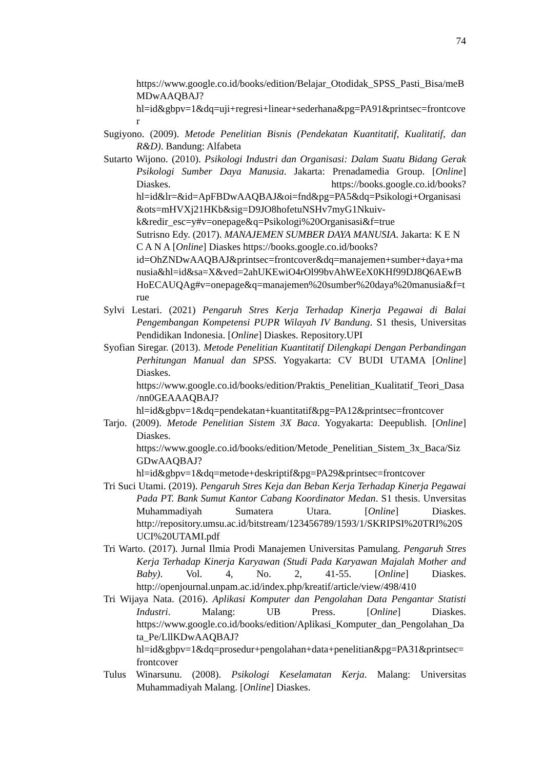74
https://www.google.co.id/books/edition/Belajar_Otodidak_SPSS_Pasti_Bisa/meBMDwAAQBAJ?hl=id&gbpv=1&dq=uji+regresi+linear+sederhana&pg=PA91&printsec=frontcover
Sugiyono. (2009). Metode Penelitian Bisnis (Pendekatan Kuantitatif, Kualitatif, dan R&D). Bandung: Alfabeta
Sutarto Wijono. (2010). Psikologi Industri dan Organisasi: Dalam Suatu Bidang Gerak Psikologi Sumber Daya Manusia. Jakarta: Prenadamedia Group. [Online] Diaskes. https://books.google.co.id/books?hl=id&lr=&id=ApFBDwAAQBAJ&oi=fnd&pg=PA5&dq=Psikologi+Organisasi&ots=mHVXj21HKb&sig=D9JO8hofetuNSHv7myG1Nkuiv-k&redir_esc=y#v=onepage&q=Psikologi%20Organisasi&f=true
Sutrisno Edy. (2017). MANAJEMEN SUMBER DAYA MANUSIA. Jakarta: K E N C A N A [Online] Diaskes https://books.google.co.id/books?id=OhZNDwAAQBAJ&printsec=frontcover&dq=manajemen+sumber+daya+manusia&hl=id&sa=X&ved=2ahUKEwiO4rOl99bvAhWEeX0KHf99DJ8Q6AEwBHoECAUQAg#v=onepage&q=manajemen%20sumber%20daya%20manusia&f=true
Sylvi Lestari. (2021) Pengaruh Stres Kerja Terhadap Kinerja Pegawai di Balai Pengembangan Kompetensi PUPR Wilayah IV Bandung. S1 thesis, Universitas Pendidikan Indonesia. [Online] Diaskes. Repository.UPI
Syofian Siregar. (2013). Metode Penelitian Kuantitatif Dilengkapi Dengan Perbandingan Perhitungan Manual dan SPSS. Yogyakarta: CV BUDI UTAMA [Online] Diaskes. https://www.google.co.id/books/edition/Praktis_Penelitian_Kualitatif_Teori_Dasa/nn0GEAAAQBAJ?hl=id&gbpv=1&dq=pendekatan+kuantitatif&pg=PA12&printsec=frontcover
Tarjo. (2009). Metode Penelitian Sistem 3X Baca. Yogyakarta: Deepublish. [Online] Diaskes. https://www.google.co.id/books/edition/Metode_Penelitian_Sistem_3x_Baca/SizGDwAAQBAJ?hl=id&gbpv=1&dq=metode+deskriptif&pg=PA29&printsec=frontcover
Tri Suci Utami. (2019). Pengaruh Stres Keja dan Beban Kerja Terhadap Kinerja Pegawai Pada PT. Bank Sumut Kantor Cabang Koordinator Medan. S1 thesis. Unversitas Muhammadiyah Sumatera Utara. [Online] Diaskes. http://repository.umsu.ac.id/bitstream/123456789/1593/1/SKRIPSI%20TRI%20SUCI%20UTAMI.pdf
Tri Warto. (2017). Jurnal Ilmia Prodi Manajemen Universitas Pamulang. Pengaruh Stres Kerja Terhadap Kinerja Karyawan (Studi Pada Karyawan Majalah Mother and Baby). Vol. 4, No. 2, 41-55. [Online] Diaskes. http://openjournal.unpam.ac.id/index.php/kreatif/article/view/498/410
Tri Wijaya Nata. (2016). Aplikasi Komputer dan Pengolahan Data Pengantar Statisti Industri. Malang: UB Press. [Online] Diaskes. https://www.google.co.id/books/edition/Aplikasi_Komputer_dan_Pengolahan_Data_Pe/LllKDwAAQBAJ?hl=id&gbpv=1&dq=prosedur+pengolahan+data+penelitian&pg=PA31&printsec=frontcover
Tulus Winarsunu. (2008). Psikologi Keselamatan Kerja. Malang: Universitas Muhammadiyah Malang. [Online] Diaskes.